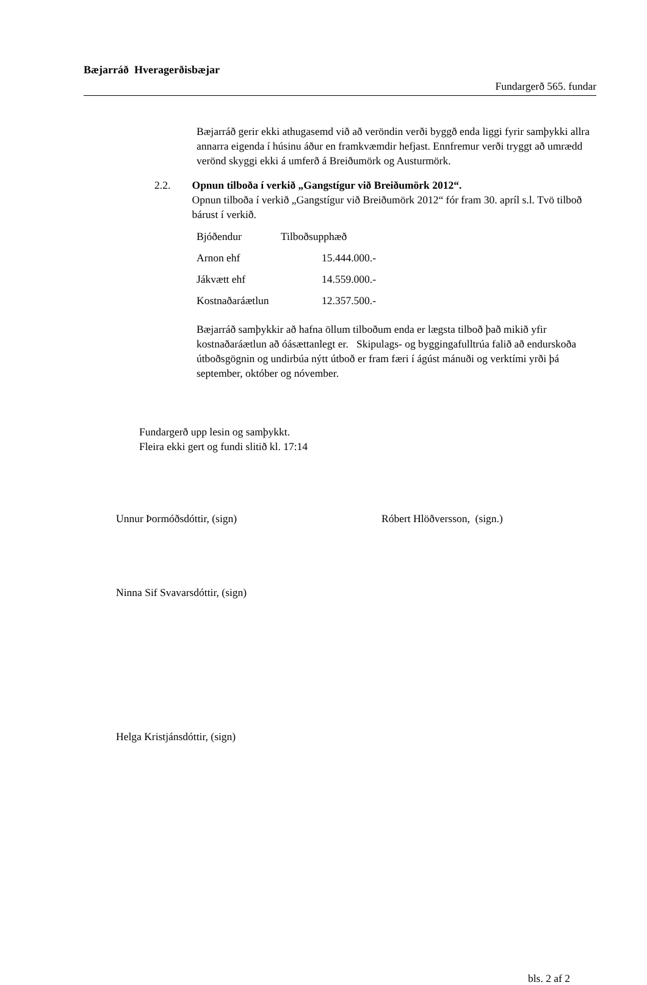Bæjarráð Hveragerðisbæjar
Fundargerð 565. fundar
Bæjarráð gerir ekki athugasemd við að veröndin verði byggð enda liggi fyrir samþykki allra annarra eigenda í húsinu áður en framkvæmdir hefjast. Ennfremur verði tryggt að umrædd verönd skyggi ekki á umferð á Breiðumörk og Austurmörk.
2.2. Opnun tilboða í verkið „Gangstígur við Breiðumörk 2012“.
Opnun tilboða í verkið „Gangstígur við Breiðumörk 2012“ fór fram 30. apríl s.l. Tvö tilboð bárust í verkið.
| Bjóðendur | Tilboðsupphæð | |
| Arnon ehf | | 15.444.000.- |
| Jákvætt ehf | | 14.559.000.- |
| Kostnaðaráætlun | | 12.357.500.- |
Bæjarráð samþykkir að hafna öllum tilboðum enda er lægsta tilboð það mikið yfir kostnaðaráætlun að óásættanlegt er. Skipulags- og byggingafulltrúa falið að endurskoða útboðsgögnin og undirbúa nýtt útboð er fram færi í ágúst mánuði og verktími yrði þá september, október og nóvember.
Fundargerð upp lesin og samþykkt.
Fleira ekki gert og fundi slitið kl. 17:14
Unnur Þormóðsdóttir, (sign) Róbert Hlöðversson, (sign.)
Ninna Sif Svavarsdóttir, (sign)
Helga Kristjánsdóttir, (sign)
bls. 2 af 2